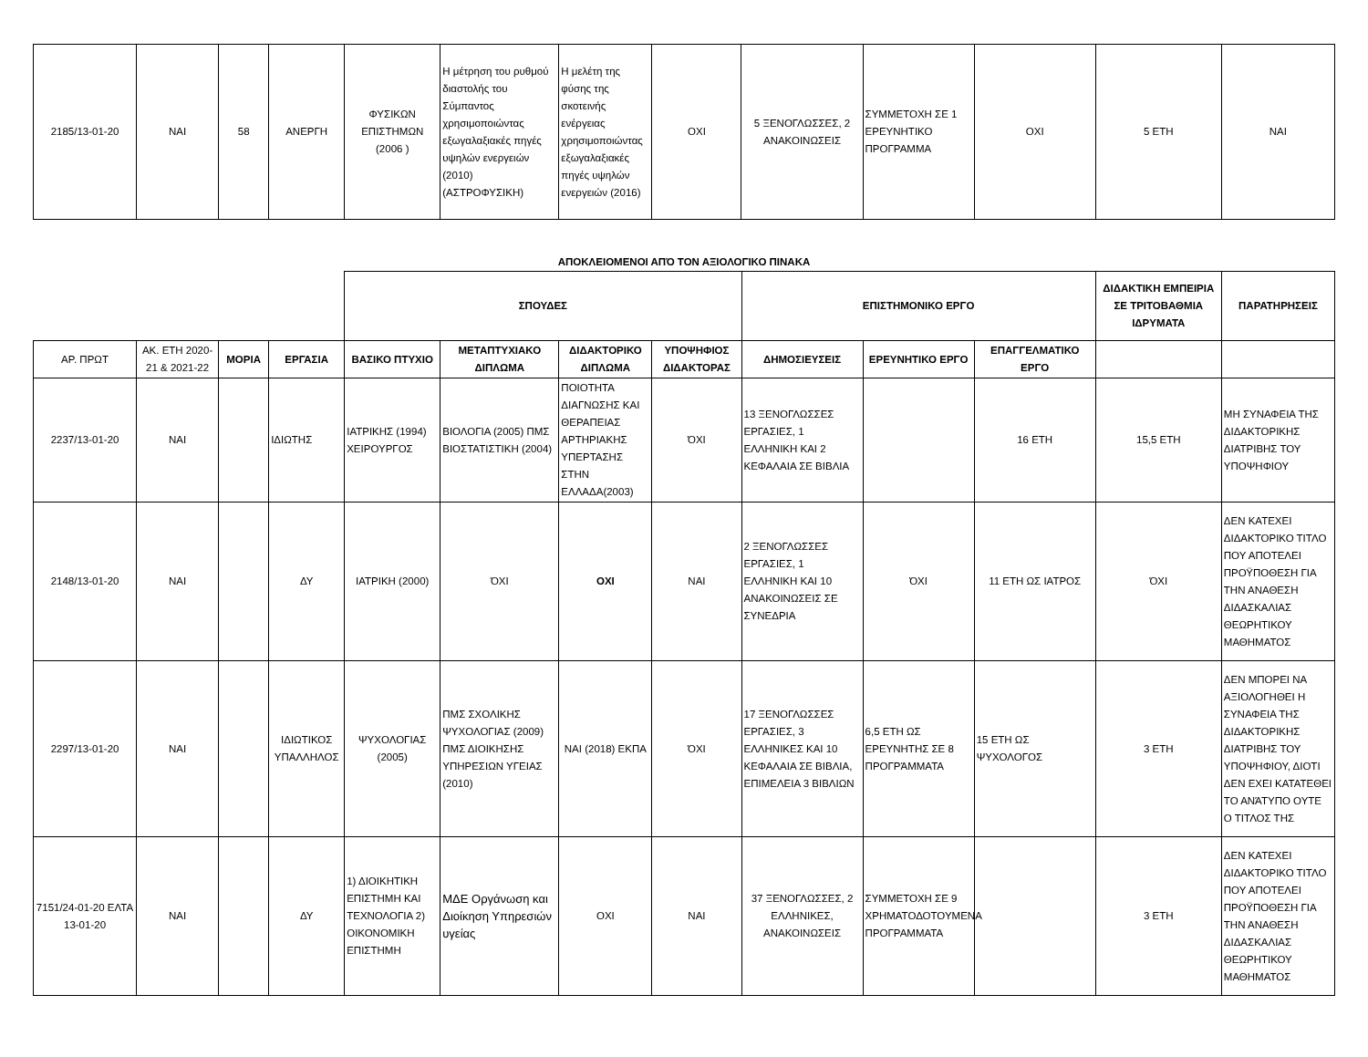| 2185/13-01-20 | ΝΑΙ | 58 | ΑΝΕΡΓΗ | ΦΥΣΙΚΩΝ ΕΠΙΣΤΗΜΩΝ (2006 ) | Η μέτρηση του ρυθμού διαστολής του Σύμπαντος χρησιμοποιώντας εξωγαλαξιακές πηγές υψηλών ενεργειών (2010) (ΑΣΤΡΟΦΥΣΙΚΗ) | Η μελέτη της φύσης της σκοτεινής ενέργειας χρησιμοποιώντας εξωγαλαξιακές πηγές υψηλών ενεργειών (2016) | ΟΧΙ | 5 ΞΕΝΟΓΛΩΣΣΕΣ, 2 ΑΝΑΚΟΙΝΩΣΕΙΣ | ΣΥΜΜΕΤΟΧΗ ΣΕ 1 ΕΡΕΥΝΗΤΙΚΟ ΠΡΟΓΡΑΜΜΑ | ΟΧΙ | 5 ΕΤΗ | ΝΑΙ |
ΑΠΟΚΛΕΙΟΜΕΝΟΙ ΑΠΌ ΤΟΝ ΑΞΙΟΛΟΓΙΚΟ ΠΙΝΑΚΑ
| | | | | ΣΠΟΥΔΕΣ | | | | ΕΠΙΣΤΗΜΟΝΙΚΟ ΕΡΓΟ | | | ΔΙΔΑΚΤΙΚΗ ΕΜΠΕΙΡΙΑ ΣΕ ΤΡΙΤΟΒΑΘΜΙΑ ΙΔΡΥΜΑΤΑ | ΠΑΡΑΤΗΡΗΣΕΙΣ |
| ΑΡ. ΠΡΩΤ | ΑΚ. ΕΤΗ 2020-21 & 2021-22 | ΜΟΡΙΑ | ΕΡΓΑΣΙΑ | ΒΑΣΙΚΟ ΠΤΥΧΙΟ | ΜΕΤΑΠΤΥΧΙΑΚΟ ΔΙΠΛΩΜΑ | ΔΙΔΑΚΤΟΡΙΚΟ ΔΙΠΛΩΜΑ | ΥΠΟΨΗΦΙΟΣ ΔΙΔΑΚΤΟΡΑΣ | ΔΗΜΟΣΙΕΥΣΕΙΣ | ΕΡΕΥΝΗΤΙΚΟ ΕΡΓΟ | ΕΠΑΓΓΕΛΜΑΤΙΚΟ ΕΡΓΟ | | |
| 2237/13-01-20 | ΝΑΙ | | ΙΔΙΩΤΗΣ | ΙΑΤΡΙΚΗΣ (1994) ΧΕΙΡΟΥΡΓΟΣ | ΒΙΟΛΟΓΙΑ (2005) ΠΜΣ ΒΙΟΣΤΑΤΙΣΤΙΚΗ (2004) | ΠΟΙΟΤΗΤΑ ΔΙΑΓΝΩΣΗΣ ΚΑΙ ΘΕΡΑΠΕΙΑΣ ΑΡΤΗΡΙΑΚΗΣ ΥΠΕΡΤΑΣΗΣ ΣΤΗΝ ΕΛΛΑΔΑ(2003) | ΌΧΙ | 13 ΞΕΝΟΓΛΩΣΣΕΣ ΕΡΓΑΣΙΕΣ, 1 ΕΛΛΗΝΙΚΗ ΚΑΙ 2 ΚΕΦΑΛΑΙΑ ΣΕ ΒΙΒΛΙΑ | | 16 ΕΤΗ | 15,5 ΕΤΗ | ΜΗ ΣΥΝΑΦΕΙΑ ΤΗΣ ΔΙΔΑΚΤΟΡΙΚΗΣ ΔΙΑΤΡΙΒΗΣ ΤΟΥ ΥΠΟΨΗΦΙΟΥ |
| 2148/13-01-20 | ΝΑΙ | | ΔΥ | ΙΑΤΡΙΚΗ (2000) | ΌΧΙ | ΟΧΙ | ΝΑΙ | 2 ΞΕΝΟΓΛΩΣΣΕΣ ΕΡΓΑΣΙΕΣ, 1 ΕΛΛΗΝΙΚΗ ΚΑΙ 10 ΑΝΑΚΟΙΝΩΣΕΙΣ ΣΕ ΣΥΝΕΔΡΙΑ | ΌΧΙ | 11 ΕΤΗ ΩΣ ΙΑΤΡΟΣ | ΌΧΙ | ΔΕΝ ΚΑΤΕΧΕΙ ΔΙΔΑΚΤΟΡΙΚΟ ΤΙΤΛΟ ΠΟΥ ΑΠΟΤΕΛΕΙ ΠΡΟΫΠΟΘΕΣΗ ΓΙΑ ΤΗΝ ΑΝΑΘΕΣΗ ΔΙΔΑΣΚΑΛΙΑΣ ΘΕΩΡΗΤΙΚΟΥ ΜΑΘΗΜΑΤΟΣ |
| 2297/13-01-20 | ΝΑΙ | | ΙΔΙΩΤΙΚΟΣ ΥΠΑΛΛΗΛΟΣ | ΨΥΧΟΛΟΓΙΑΣ (2005) | ΠΜΣ ΣΧΟΛΙΚΗΣ ΨΥΧΟΛΟΓΙΑΣ (2009) ΠΜΣ ΔΙΟΙΚΗΣΗΣ ΥΠΗΡΕΣΙΩΝ ΥΓΕΙΑΣ (2010) | ΝΑΙ (2018) ΕΚΠΑ | ΌΧΙ | 17 ΞΕΝΟΓΛΩΣΣΕΣ ΕΡΓΑΣΙΕΣ, 3 ΕΛΛΗΝΙΚΕΣ ΚΑΙ 10 ΚΕΦΑΛΑΙΑ ΣΕ ΒΙΒΛΙΑ, ΕΠΙΜΕΛΕΙΑ 3 ΒΙΒΛΙΩΝ | 6,5 ΕΤΗ ΩΣ ΕΡΕΥΝΗΤΗΣ ΣΕ 8 ΠΡΟΓΡΆΜΜΑΤΑ | 15 ΕΤΗ ΩΣ ΨΥΧΟΛΟΓΟΣ | 3 ΕΤΗ | ΔΕΝ ΜΠΟΡΕΙ ΝΑ ΑΞΙΟΛΟΓΗΘΕΙ Η ΣΥΝΑΦΕΙΑ ΤΗΣ ΔΙΔΑΚΤΟΡΙΚΗΣ ΔΙΑΤΡΙΒΗΣ ΤΟΥ ΥΠΟΨΗΦΙΟΥ, ΔΙΟΤΙ ΔΕΝ ΕΧΕΙ ΚΑΤΑΤΕΘΕΙ ΤΟ ΑΝΆΤΥΠΟ ΟΥΤΕ Ο ΤΙΤΛΟΣ ΤΗΣ |
| 7151/24-01-20 ΕΛΤΑ 13-01-20 | ΝΑΙ | | ΔΥ | 1) ΔΙΟΙΚΗΤΙΚΗ ΕΠΙΣΤΗΜΗ ΚΑΙ ΤΕΧΝΟΛΟΓΙΑ 2) ΟΙΚΟΝΟΜΙΚΗ ΕΠΙΣΤΗΜΗ | ΜΔΕ Οργάνωση και Διοίκηση Υπηρεσιών υγείας | ΟΧΙ | ΝΑΙ | 37 ΞΕΝΟΓΛΩΣΣΕΣ, 2 ΕΛΛΗΝΙΚΕΣ, ΑΝΑΚΟΙΝΩΣΕΙΣ | ΣΥΜΜΕΤΟΧΗ ΣΕ 9 ΧΡΗΜΑΤΟΔΟΤΟΥΜΕΝΑ ΠΡΟΓΡΑΜΜΑΤΑ | | 3 ΕΤΗ | ΔΕΝ ΚΑΤΕΧΕΙ ΔΙΔΑΚΤΟΡΙΚΟ ΤΙΤΛΟ ΠΟΥ ΑΠΟΤΕΛΕΙ ΠΡΟΫΠΟΘΕΣΗ ΓΙΑ ΤΗΝ ΑΝΑΘΕΣΗ ΔΙΔΑΣΚΑΛΙΑΣ ΘΕΩΡΗΤΙΚΟΥ ΜΑΘΗΜΑΤΟΣ |